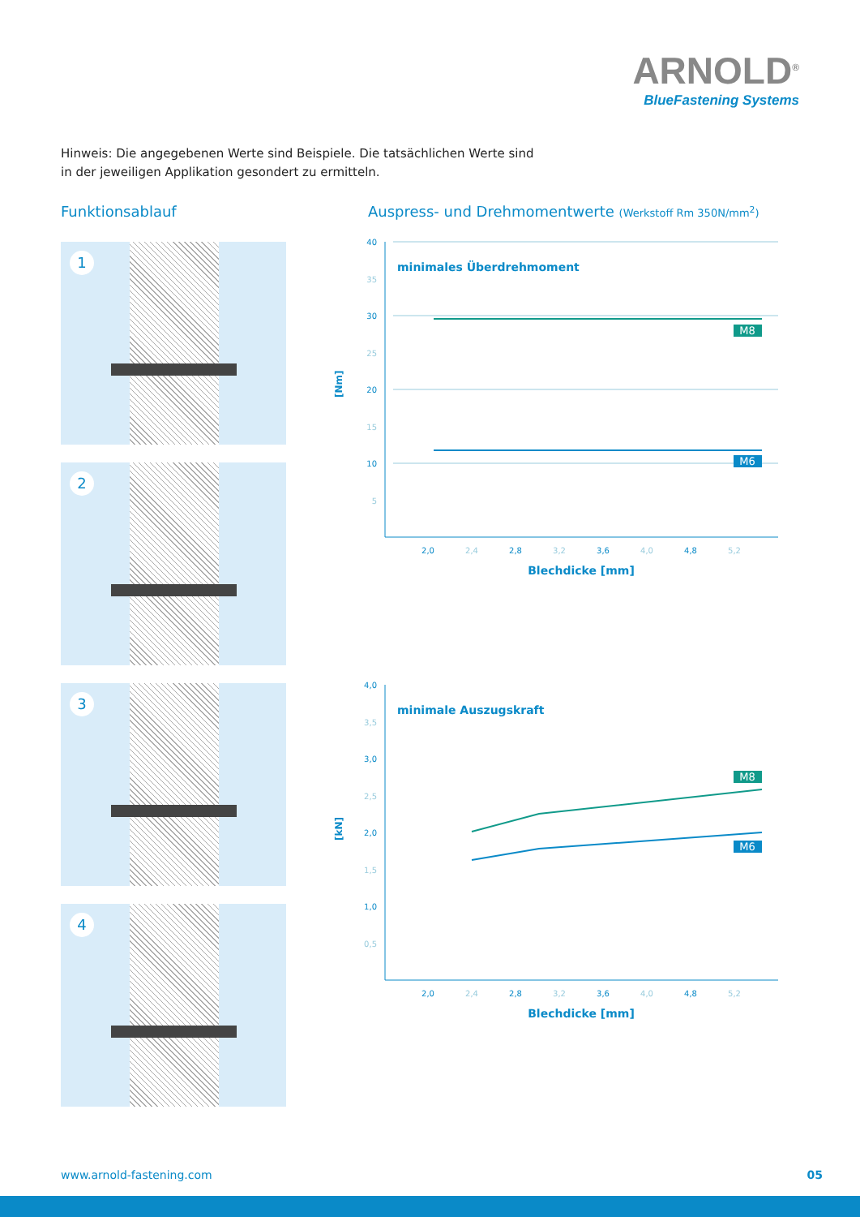ARNOLD<sup>®</sup>
BlueFastening Systems
Hinweis: Die angegebenen Werte sind Beispiele. Die tatsächlichen Werte sind in der jeweiligen Applikation gesondert zu ermitteln.
Funktionsablauf
Auspress- und Drehmomentwerte (Werkstoff Rm 350N/mm<sup>2</sup>)
1
2
3
4
[Nm]
40
35
30
25
20
15
10
5
minimales Überdrehmoment
M8
M6
2,0
2,4
2,8
3,2
3,6
4,0
4,8
5,2
Blechdicke [mm]
[kN]
4,0
3,5
3,0
2,5
2,0
1,5
1,0
0,5
minimale Auszugskraft
M8
M6
2,0
2,4
2,8
3,2
3,6
4,0
4,8
5,2
Blechdicke [mm]
www.arnold-fastening.com 05